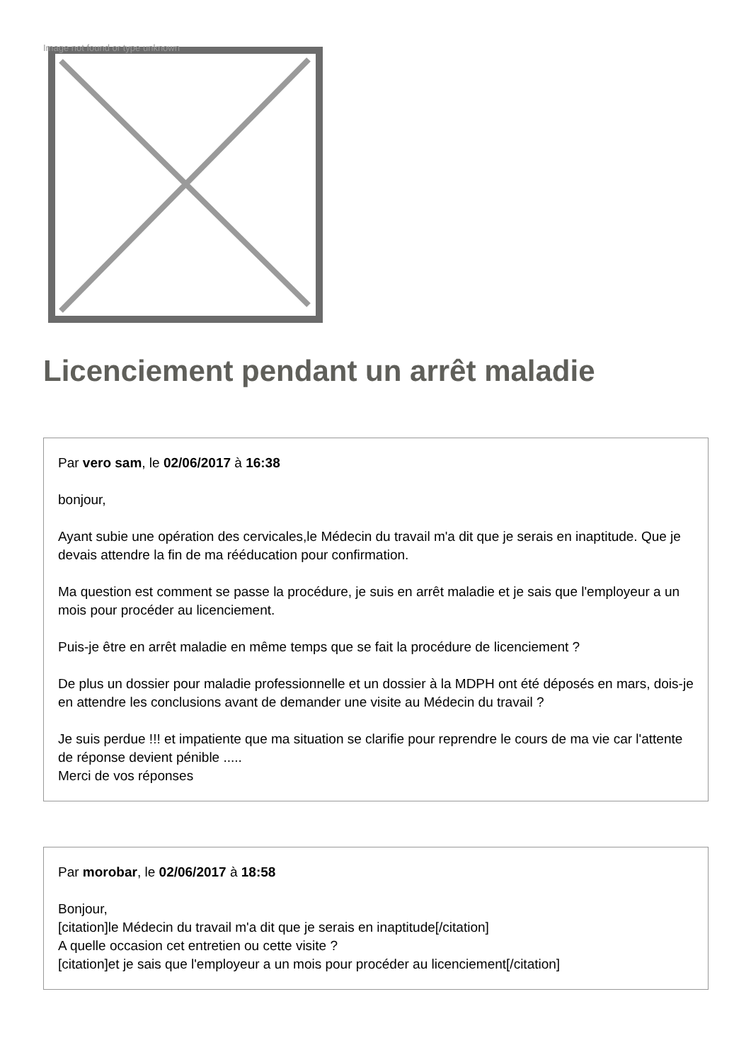Image not found or type unknown
Licenciement pendant un arrêt maladie
Par vero sam, le 02/06/2017 à 16:38
bonjour,
Ayant subie une opération des cervicales,le Médecin du travail m'a dit que je serais en inaptitude. Que je devais attendre la fin de ma rééducation pour confirmation.
Ma question est comment se passe la procédure, je suis en arrêt maladie et je sais que l'employeur a un mois pour procéder au licenciement.
Puis-je être en arrêt maladie en même temps que se fait la procédure de licenciement ?
De plus un dossier pour maladie professionnelle et un dossier à la MDPH ont été déposés en mars, dois-je en attendre les conclusions avant de demander une visite au Médecin du travail ?
Je suis perdue !!! et impatiente que ma situation se clarifie pour reprendre le cours de ma vie car l'attente de réponse devient pénible .....
Merci de vos réponses
Par morobar, le 02/06/2017 à 18:58
Bonjour,
[citation]le Médecin du travail m'a dit que je serais en inaptitude[/citation]
A quelle occasion cet entretien ou cette visite ?
[citation]et je sais que l'employeur a un mois pour procéder au licenciement[/citation]